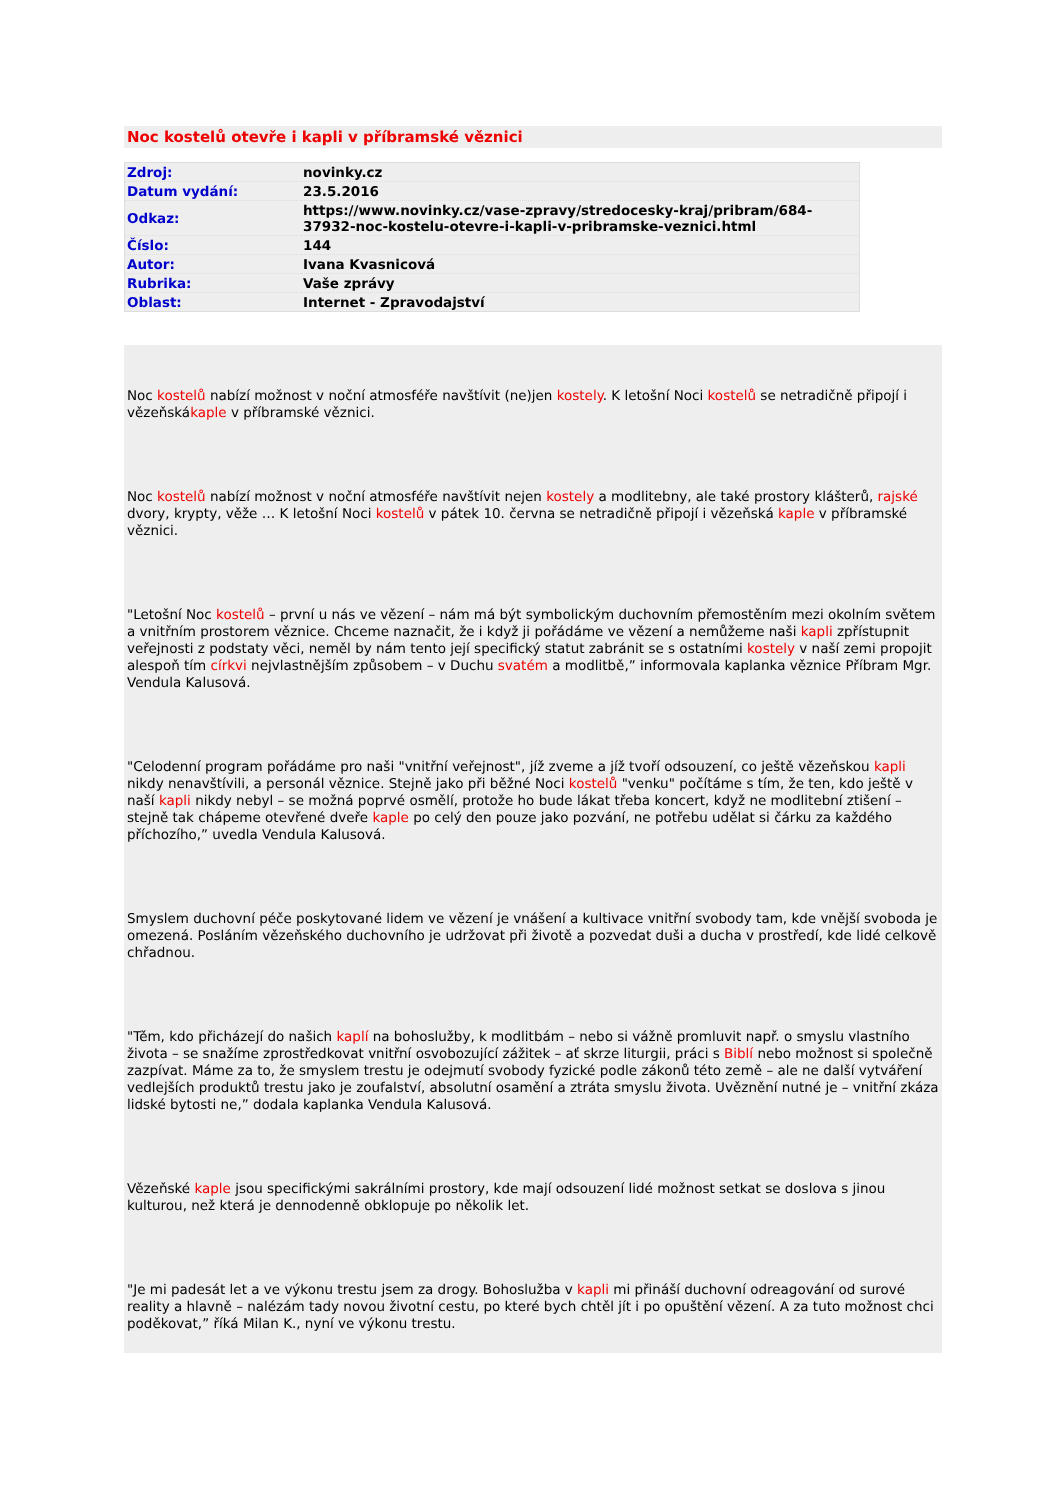Noc kostelů otevře i kapli v příbramské věznici
| Zdroj: | novinky.cz |
| Datum vydání: | 23.5.2016 |
| Odkaz: | https://www.novinky.cz/vase-zpravy/stredocesky-kraj/pribram/684-37932-noc-kostelu-otevre-i-kapli-v-pribramske-veznici.html |
| Číslo: | 144 |
| Autor: | Ivana Kvasnicová |
| Rubrika: | Vaše zprávy |
| Oblast: | Internet - Zpravodajství |
Noc kostelů nabízí možnost v noční atmosféře navštívit (ne)jen kostely. K letošní Noci kostelů se netradičně připojí i vězeňskákaple v příbramské věznici.
Noc kostelů nabízí možnost v noční atmosféře navštívit nejen kostely a modlitebny, ale také prostory klášterů, rajské dvory, krypty, věže … K letošní Noci kostelů v pátek 10. června se netradičně připojí i vězeňská kaple v příbramské věznici.
"Letošní Noc kostelů – první u nás ve vězení – nám má být symbolickým duchovním přemostěním mezi okolním světem a vnitřním prostorem věznice. Chceme naznačit, že i když ji pořádáme ve vězení a nemůžeme naši kapli zpřístupnit veřejnosti z podstaty věci, neměl by nám tento její specifický statut zabránit se s ostatními kostely v naší zemi propojit alespoň tím církvi nejvlastnějším způsobem – v Duchu svatém a modlitbě,” informovala kaplanka věznice Příbram Mgr. Vendula Kalusová.
"Celodenní program pořádáme pro naši "vnitřní veřejnost", jíž zveme a jíž tvoří odsouzení, co ještě vězeňskou kapli nikdy nenavštívili, a personál věznice. Stejně jako při běžné Noci kostelů "venku" počítáme s tím, že ten, kdo ještě v naší kapli nikdy nebyl – se možná poprvé osmělí, protože ho bude lákat třeba koncert, když ne modlitební ztišení – stejně tak chápeme otevřené dveře kaple po celý den pouze jako pozvání, ne potřebu udělat si čárku za každého příchozího,” uvedla Vendula Kalusová.
Smyslem duchovní péče poskytované lidem ve vězení je vnášení a kultivace vnitřní svobody tam, kde vnější svoboda je omezená. Posláním vězeňského duchovního je udržovat při životě a pozvedat duši a ducha v prostředí, kde lidé celkově chřadnou.
"Těm, kdo přicházejí do našich kaplí na bohoslužby, k modlitbám – nebo si vážně promluvit např. o smyslu vlastního života – se snažíme zprostředkovat vnitřní osvobozující zážitek – ať skrze liturgii, práci s Biblí nebo možnost si společně zazpívat. Máme za to, že smyslem trestu je odejmutí svobody fyzické podle zákonů této země – ale ne další vytváření vedlejších produktů trestu jako je zoufalství, absolutní osamění a ztráta smyslu života. Uvěznění nutné je – vnitřní zkáza lidské bytosti ne,” dodala kaplanka Vendula Kalusová.
Vězeňské kaple jsou specifickými sakrálními prostory, kde mají odsouzení lidé možnost setkat se doslova s jinou kulturou, než která je dennodenně obklopuje po několik let.
"Je mi padesát let a ve výkonu trestu jsem za drogy. Bohoslužba v kapli mi přináší duchovní odreagování od surové reality a hlavně – nalézám tady novou životní cestu, po které bych chtěl jít i po opuštění vězení. A za tuto možnost chci poděkovat,” říká Milan K., nyní ve výkonu trestu.